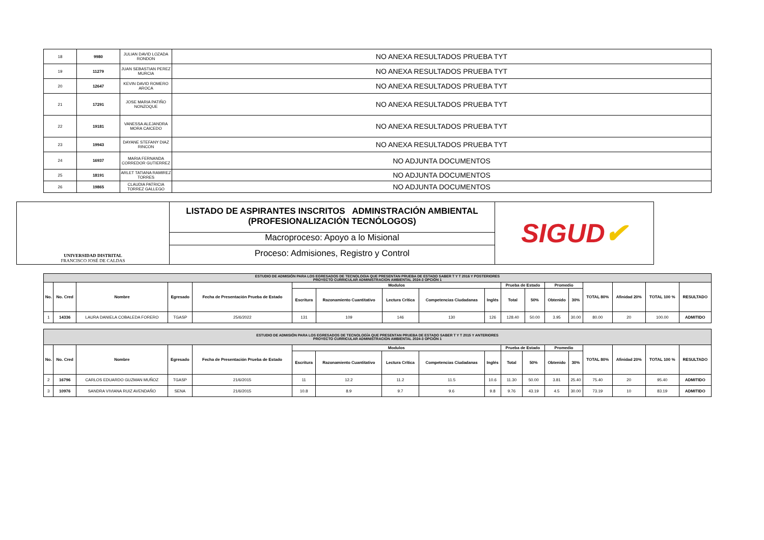| 18 | 9980 | JULIAN DAVID LOZADA RONDON | NO ANEXA RESULTADOS PRUEBA TYT |
| 19 | 11279 | JUAN SEBASTIAN PEREZ MURCIA | NO ANEXA RESULTADOS PRUEBA TYT |
| 20 | 12647 | KEVIN DAVID ROMERO AROCA | NO ANEXA RESULTADOS PRUEBA TYT |
| 21 | 17291 | JOSE MARIA PATIÑO NONZOQUE | NO ANEXA RESULTADOS PRUEBA TYT |
| 22 | 19181 | VANESSA ALEJANDRA MORA CAICEDO | NO ANEXA RESULTADOS PRUEBA TYT |
| 23 | 19943 | DAYANE STEFANY DIAZ RINCON | NO ANEXA RESULTADOS PRUEBA TYT |
| 24 | 16937 | MARIA FERNANDA CORREDOR GUTIERREZ | NO ADJUNTA DOCUMENTOS |
| 25 | 18191 | ARLET TATIANA RAMIREZ TORRES | NO ADJUNTA DOCUMENTOS |
| 26 | 19865 | CLAUDIA PATRICIA TORREZ GALLEGO | NO ADJUNTA DOCUMENTOS |
UNIVERSIDAD DISTRITAL
FRANCISCO JOSÉ DE CALDAS
LISTADO DE ASPIRANTES INSCRITOS ADMINSTRACIÓN AMBIENTAL (PROFESIONALIZACIÓN TECNÓLOGOS)
Macroproceso: Apoyo a lo Misional
Proceso: Admisiones, Registro y Control
SIGUD ✔
| ESTUDIO DE ADMISIÓN PARA LOS EGRESADOS DE TECNOLOGIA QUE PRESENTAN PRUEBA DE ESTADO SABER T Y T 2016 Y POSTERIORES PROYECTO CURRICULAR ADMINISTRACION AMBIENTAL 2024-3 OPCIÓN 1 | | | | | | | | | | | | | | | | | |
| --- | --- | --- | --- | --- | --- | --- | --- | --- | --- | --- | --- | --- | --- | --- | --- | --- | --- |
| No. | No. Cred | Nombre | Egresado | Fecha de Presentación Prueba de Estado | Modulos | | | | | Prueba de Estado | | Promedio | | TOTAL 80% | Afinidad 20% | TOTAL 100 % | RESULTADO |
| | | | | | Escritura | Razonamiento Cuantitativo | Lectura Crítica | Competencias Ciudadanas | Inglés | Total | 50% | Obtenido | 30% | | | | |
| 1 | 14336 | LAURA DANIELA COBALEDA FORERO | TGASP | 25/6/2022 | 131 | 109 | 146 | 130 | 126 | 128.40 | 50.00 | 3.95 | 30.00 | 80.00 | 20 | 100.00 | ADMITIDO |
| ESTUDIO DE ADMISIÓN PARA LOS EGRESADOS DE TECNOLOGÍA QUE PRESENTAN PRUEBA DE ESTADO SABER T Y T 2015 Y ANTERIORES PROYECTO CURRICULAR ADMINISTRACION AMBIENTAL 2024-3 OPCIÓN 1 | | | | | | | | | | | | | | | | | |
| --- | --- | --- | --- | --- | --- | --- | --- | --- | --- | --- | --- | --- | --- | --- | --- | --- | --- |
| No. | No. Cred | Nombre | Egresado | Fecha de Presentación Prueba de Estado | Modulos | | | | | Prueba de Estado | | Promedio | | TOTAL 80% | Afinidad 20% | TOTAL 100 % | RESULTADO |
| | | | | | Escritura | Razonamiento Cuantitativo | Lectura Crítica | Competencias Ciudadanas | Inglés | Total | 50% | Obtenido | 30% | | | | |
| 2 | 16796 | CARLOS EDUARDO GUZMAN MUÑOZ | TGASP | 21/6/2015 | 11 | 12.2 | 11.2 | 11.5 | 10.6 | 11.30 | 50.00 | 3.81 | 25.40 | 75.40 | 20 | 95.40 | ADMITIDO |
| 3 | 10976 | SANDRA VIVIANA RUIZ AVENDAÑO | SENA | 21/6/2015 | 10.8 | 8.9 | 9.7 | 9.6 | 9.8 | 9.76 | 43.19 | 4.5 | 30.00 | 73.19 | 10 | 83.19 | ADMITIDO |